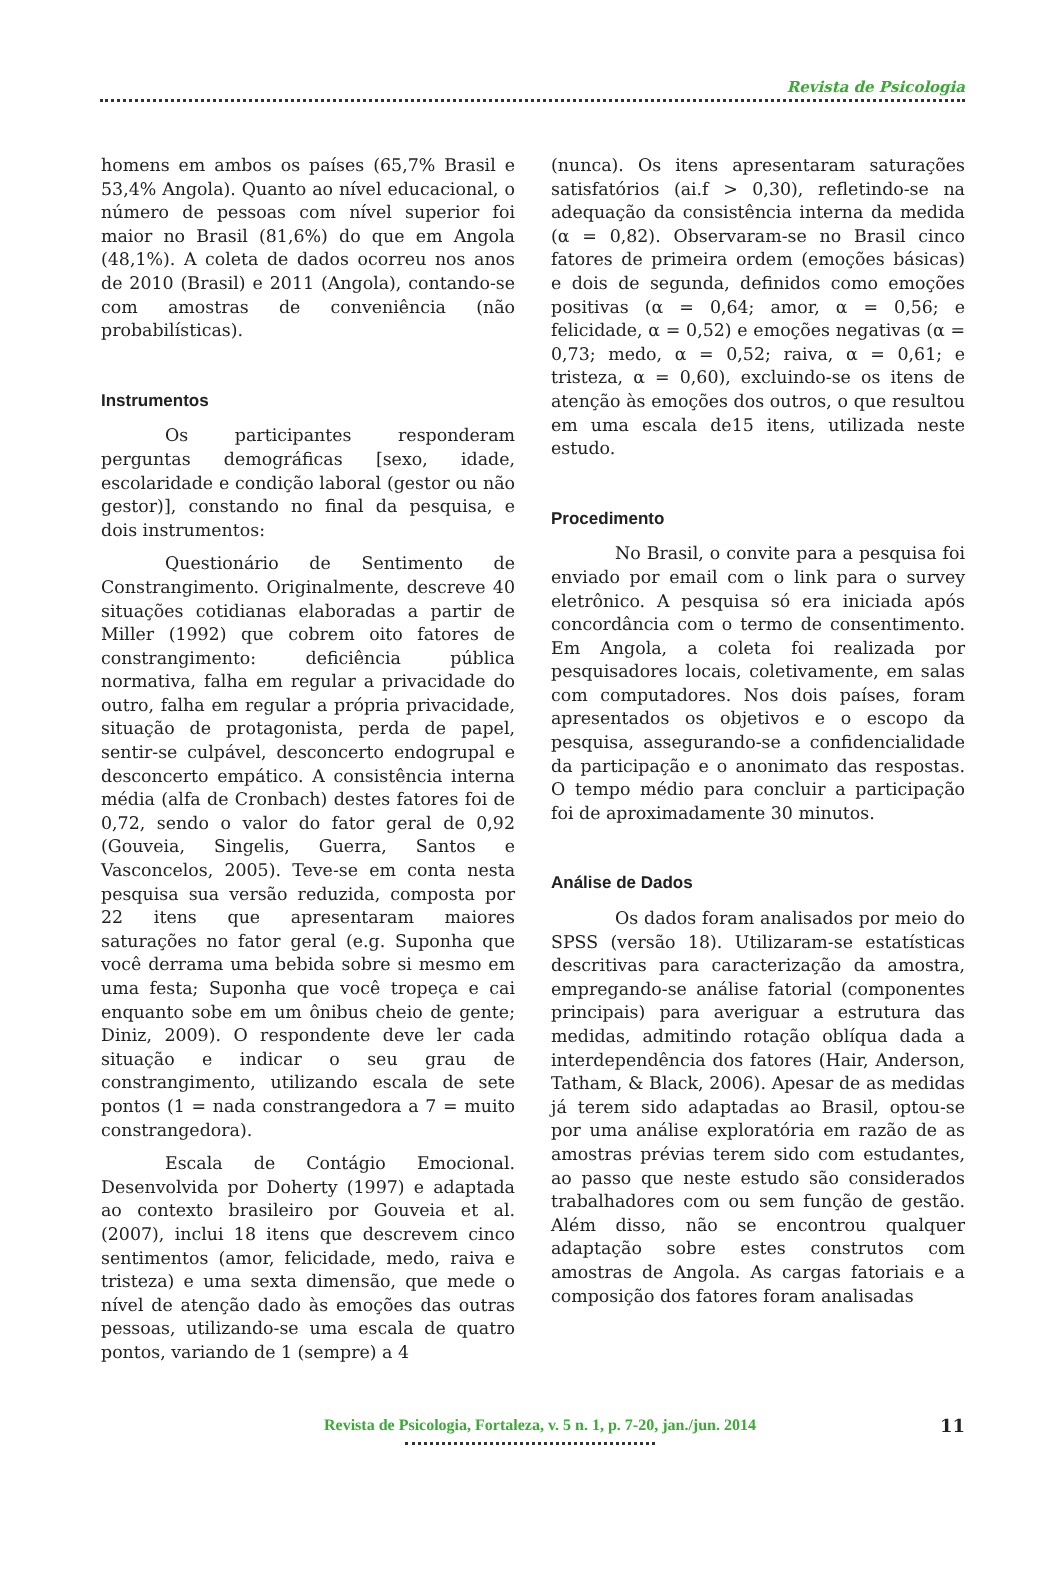Revista de Psicologia
homens em ambos os países (65,7% Brasil e 53,4% Angola). Quanto ao nível educacional, o número de pessoas com nível superior foi maior no Brasil (81,6%) do que em Angola (48,1%). A coleta de dados ocorreu nos anos de 2010 (Brasil) e 2011 (Angola), contando-se com amostras de conveniência (não probabilísticas).
Instrumentos
Os participantes responderam perguntas demográficas [sexo, idade, escolaridade e condição laboral (gestor ou não gestor)], constando no final da pesquisa, e dois instrumentos:
Questionário de Sentimento de Constrangimento. Originalmente, descreve 40 situações cotidianas elaboradas a partir de Miller (1992) que cobrem oito fatores de constrangimento: deficiência pública normativa, falha em regular a privacidade do outro, falha em regular a própria privacidade, situação de protagonista, perda de papel, sentir-se culpável, desconcerto endogrupal e desconcerto empático. A consistência interna média (alfa de Cronbach) destes fatores foi de 0,72, sendo o valor do fator geral de 0,92 (Gouveia, Singelis, Guerra, Santos e Vasconcelos, 2005). Teve-se em conta nesta pesquisa sua versão reduzida, composta por 22 itens que apresentaram maiores saturações no fator geral (e.g. Suponha que você derrama uma bebida sobre si mesmo em uma festa; Suponha que você tropeça e cai enquanto sobe em um ônibus cheio de gente; Diniz, 2009). O respondente deve ler cada situação e indicar o seu grau de constrangimento, utilizando escala de sete pontos (1 = nada constrangedora a 7 = muito constrangedora).
Escala de Contágio Emocional. Desenvolvida por Doherty (1997) e adaptada ao contexto brasileiro por Gouveia et al. (2007), inclui 18 itens que descrevem cinco sentimentos (amor, felicidade, medo, raiva e tristeza) e uma sexta dimensão, que mede o nível de atenção dado às emoções das outras pessoas, utilizando-se uma escala de quatro pontos, variando de 1 (sempre) a 4
(nunca). Os itens apresentaram saturações satisfatórios (ai.f > 0,30), refletindo-se na adequação da consistência interna da medida (α = 0,82). Observaram-se no Brasil cinco fatores de primeira ordem (emoções básicas) e dois de segunda, definidos como emoções positivas (α = 0,64; amor, α = 0,56; e felicidade, α = 0,52) e emoções negativas (α = 0,73; medo, α = 0,52; raiva, α = 0,61; e tristeza, α = 0,60), excluindo-se os itens de atenção às emoções dos outros, o que resultou em uma escala de15 itens, utilizada neste estudo.
Procedimento
No Brasil, o convite para a pesquisa foi enviado por email com o link para o survey eletrônico. A pesquisa só era iniciada após concordância com o termo de consentimento. Em Angola, a coleta foi realizada por pesquisadores locais, coletivamente, em salas com computadores. Nos dois países, foram apresentados os objetivos e o escopo da pesquisa, assegurando-se a confidencialidade da participação e o anonimato das respostas. O tempo médio para concluir a participação foi de aproximadamente 30 minutos.
Análise de Dados
Os dados foram analisados por meio do SPSS (versão 18). Utilizaram-se estatísticas descritivas para caracterização da amostra, empregando-se análise fatorial (componentes principais) para averiguar a estrutura das medidas, admitindo rotação oblíqua dada a interdependência dos fatores (Hair, Anderson, Tatham, & Black, 2006). Apesar de as medidas já terem sido adaptadas ao Brasil, optou-se por uma análise exploratória em razão de as amostras prévias terem sido com estudantes, ao passo que neste estudo são considerados trabalhadores com ou sem função de gestão. Além disso, não se encontrou qualquer adaptação sobre estes construtos com amostras de Angola. As cargas fatoriais e a composição dos fatores foram analisadas
Revista de Psicologia, Fortaleza, v. 5 n. 1, p. 7-20, jan./jun. 2014 11